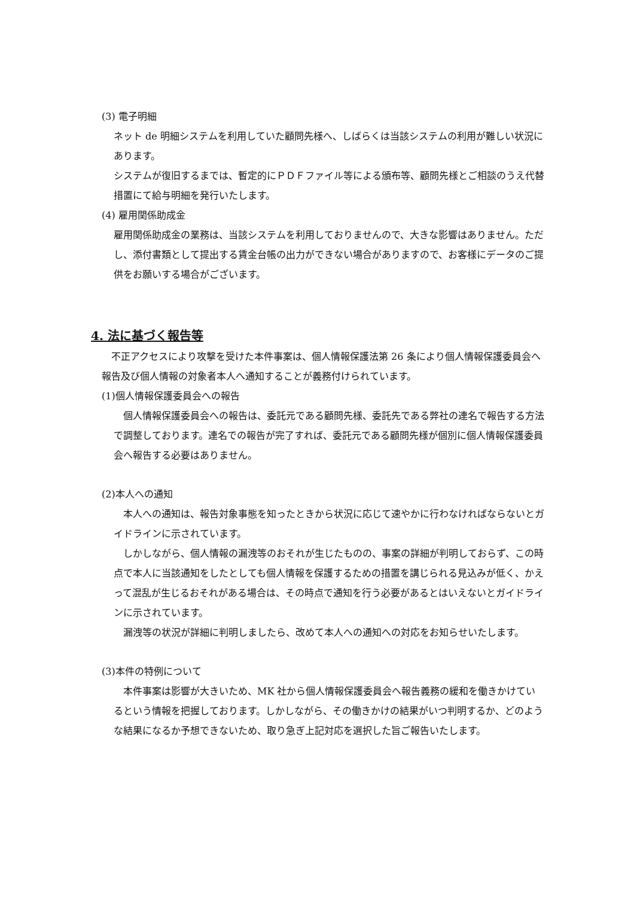(3) 電子明細
ネット de 明細システムを利用していた顧問先様へ、しばらくは当該システムの利用が難しい状況にあります。
システムが復旧するまでは、暫定的にＰＤＦファイル等による頒布等、顧問先様とご相談のうえ代替措置にて給与明細を発行いたします。
(4) 雇用関係助成金
雇用関係助成金の業務は、当該システムを利用しておりませんので、大きな影響はありません。ただし、添付書類として提出する賃金台帳の出力ができない場合がありますので、お客様にデータのご提供をお願いする場合がございます。
4. 法に基づく報告等
　不正アクセスにより攻撃を受けた本件事案は、個人情報保護法第 26 条により個人情報保護委員会へ報告及び個人情報の対象者本人へ通知することが義務付けられています。
(1)個人情報保護委員会への報告
　個人情報保護委員会への報告は、委託元である顧問先様、委託先である弊社の連名で報告する方法で調整しております。連名での報告が完了すれば、委託元である顧問先様が個別に個人情報保護委員会へ報告する必要はありません。
(2)本人への通知
　本人への通知は、報告対象事態を知ったときから状況に応じて速やかに行わなければならないとガイドラインに示されています。
　しかしながら、個人情報の漏洩等のおそれが生じたものの、事案の詳細が判明しておらず、この時点で本人に当該通知をしたとしても個人情報を保護するための措置を講じられる見込みが低く、かえって混乱が生じるおそれがある場合は、その時点で通知を行う必要があるとはいえないとガイドラインに示されています。
　漏洩等の状況が詳細に判明しましたら、改めて本人への通知への対応をお知らせいたします。
(3)本件の特例について
　本件事案は影響が大きいため、MK 社から個人情報保護委員会へ報告義務の緩和を働きかけているという情報を把握しております。しかしながら、その働きかけの結果がいつ判明するか、どのような結果になるか予想できないため、取り急ぎ上記対応を選択した旨ご報告いたします。